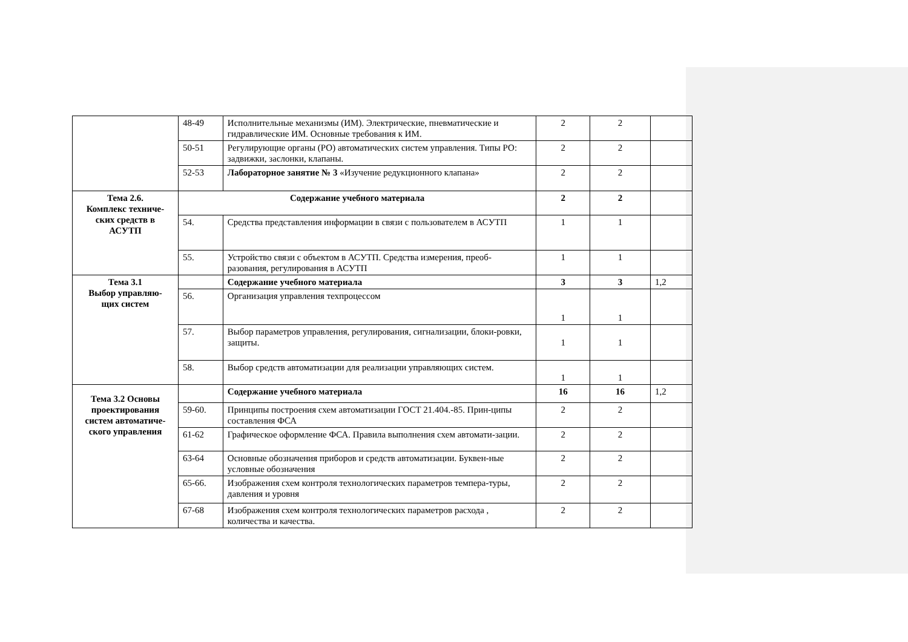| | 48-49 | Исполнительные механизмы (ИМ). Электрические, пневматические и гидравлические ИМ. Основные требования к ИМ. | 2 | 2 | |
| | 50-51 | Регулирующие органы (РО) автоматических систем управления. Типы РО: задвижки, заслонки, клапаны. | 2 | 2 | |
| | 52-53 | Лабораторное занятие № 3 «Изучение редукционного клапана» | 2 | 2 | |
| Тема 2.6. Комплекс техниче- ских средств в АСУТП | Содержание учебного материала | | 2 | 2 | |
| | 54. | Средства представления информации в связи с пользователем в АСУТП | 1 | 1 | |
| | 55. | Устройство связи с объектом в АСУТП. Средства измерения, преоб-разования, регулирования в АСУТП | 1 | 1 | |
| Тема 3.1 Выбор управляю- щих систем | | Содержание учебного материала | 3 | 3 | 1,2 |
| | 56. | Организация управления техпроцессом | 1 | 1 | |
| | 57. | Выбор параметров управления, регулирования, сигнализации, блоки-ровки, защиты. | 1 | 1 | |
| | 58. | Выбор средств автоматизации для реализации управляющих систем. | 1 | 1 | |
| Тема 3.2 Основы проектирования систем автоматиче-ского управления | | Содержание учебного материала | 16 | 16 | 1,2 |
| | 59-60. | Принципы построения схем автоматизации ГОСТ 21.404.-85. Прин-ципы составления ФСА | 2 | 2 | |
| | 61-62 | Графическое оформление ФСА. Правила выполнения схем автомати-зации. | 2 | 2 | |
| | 63-64 | Основные обозначения приборов и средств автоматизации. Буквен-ные условные обозначения | 2 | 2 | |
| | 65-66. | Изображения схем контроля технологических параметров темпера-туры, давления и уровня | 2 | 2 | |
| | 67-68 | Изображения схем контроля технологических параметров расхода , количества и качества. | 2 | 2 | |